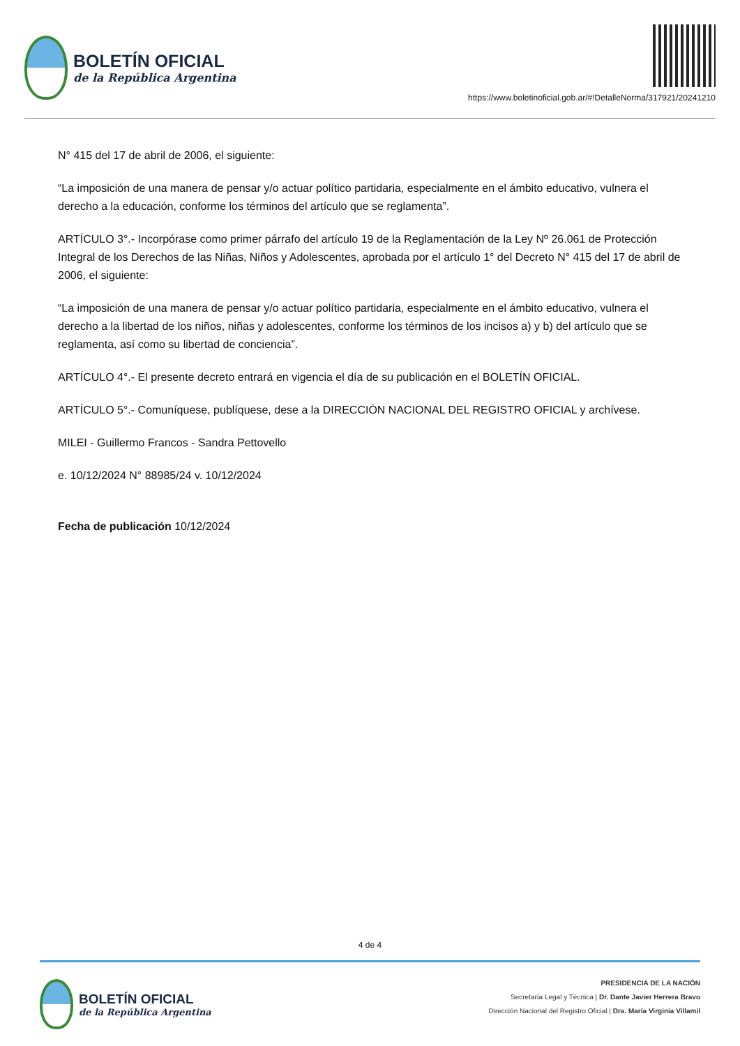BOLETÍN OFICIAL
de la República Argentina
https://www.boletinoficial.gob.ar/#!DetalleNorma/317921/20241210
N° 415 del 17 de abril de 2006, el siguiente:
“La imposición de una manera de pensar y/o actuar político partidaria, especialmente en el ámbito educativo, vulnera el derecho a la educación, conforme los términos del artículo que se reglamenta”.
ARTÍCULO 3°.- Incorpórase como primer párrafo del artículo 19 de la Reglamentación de la Ley Nº 26.061 de Protección Integral de los Derechos de las Niñas, Niños y Adolescentes, aprobada por el artículo 1° del Decreto N° 415 del 17 de abril de 2006, el siguiente:
“La imposición de una manera de pensar y/o actuar político partidaria, especialmente en el ámbito educativo, vulnera el derecho a la libertad de los niños, niñas y adolescentes, conforme los términos de los incisos a) y b) del artículo que se reglamenta, así como su libertad de conciencia”.
ARTÍCULO 4°.- El presente decreto entrará en vigencia el día de su publicación en el BOLETÍN OFICIAL.
ARTÍCULO 5°.- Comuníquese, publíquese, dese a la DIRECCIÓN NACIONAL DEL REGISTRO OFICIAL y archívese.
MILEI - Guillermo Francos - Sandra Pettovello
e. 10/12/2024 N° 88985/24 v. 10/12/2024
Fecha de publicación 10/12/2024
4 de 4
BOLETÍN OFICIAL
de la República Argentina
PRESIDENCIA DE LA NACIÓN
Secretaría Legal y Técnica | Dr. Dante Javier Herrera Bravo
Dirección Nacional del Registro Oficial | Dra. María Virginia Villamil